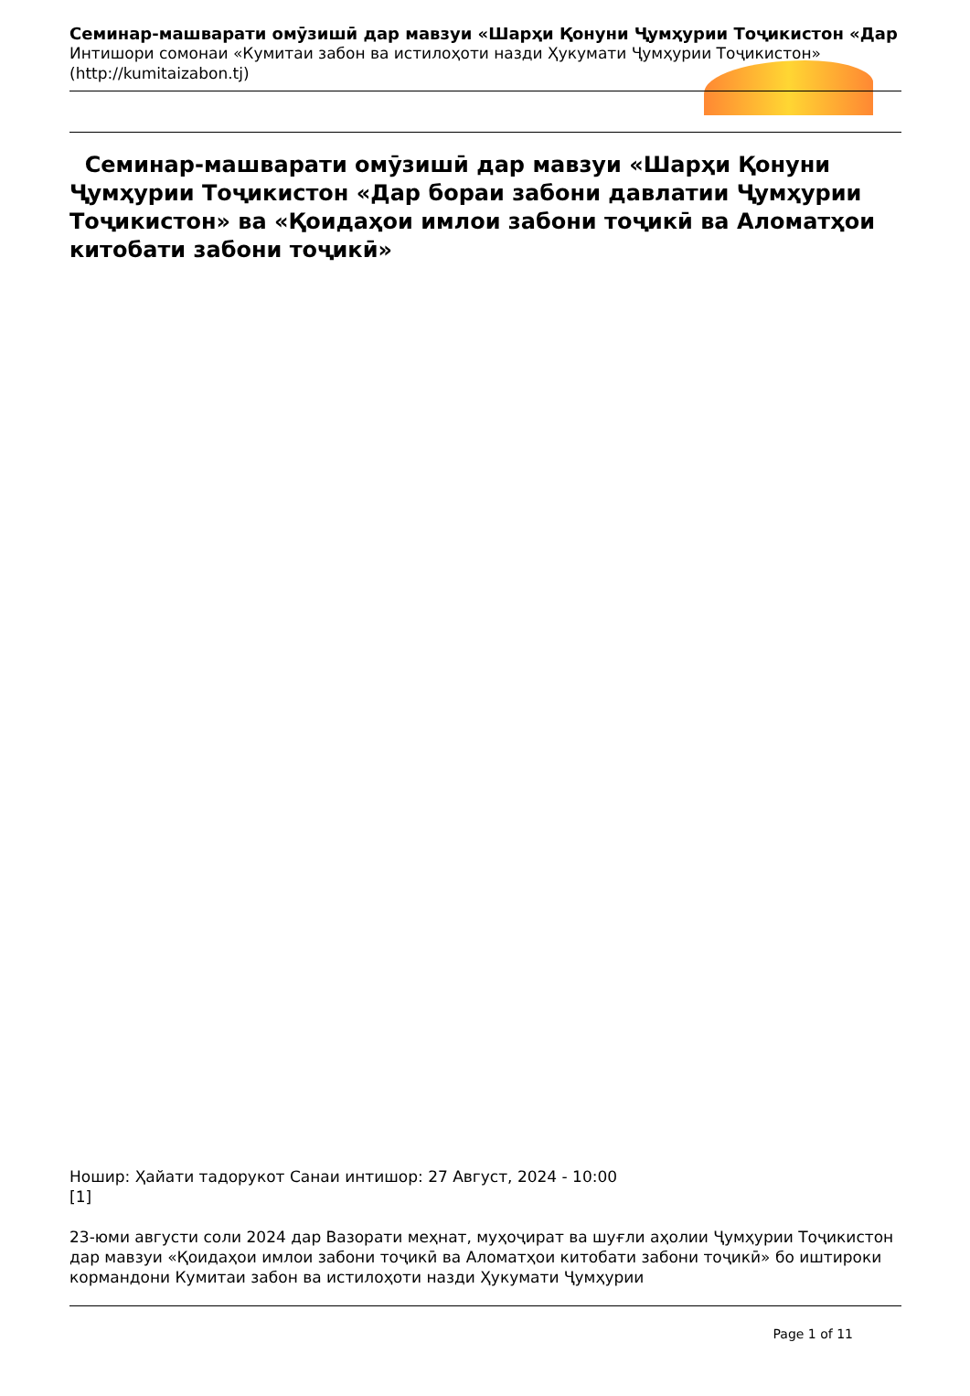Семинар-машварати омӯзишӣ дар мавзуи «Шарҳи Қонуни Ҷумҳурии Тоҷикистон «Дар
Интишори сомонаи «Кумитаи забон ва истилоҳоти назди Ҳукумати Ҷумҳурии Тоҷикистон»
(http://kumitaizabon.tj)
Семинар-машварати омӯзишӣ дар мавзуи «Шарҳи Қонуни Ҷумҳурии Тоҷикистон «Дар бораи забони давлатии Ҷумҳурии Тоҷикистон» ва «Қоидаҳои имлои забони тоҷикӣ ва Аломатҳои китобати забони тоҷикӣ»
Ношир: Ҳайати тадорукот Санаи интишор: 27 Август, 2024 - 10:00
[1]
23-юми августи соли 2024 дар Вазорати меҳнат, муҳоҷират ва шуғли аҳолии Ҷумҳурии Тоҷикистон дар мавзуи «Қоидаҳои имлои забони тоҷикӣ ва Аломатҳои китобати забони тоҷикӣ» бо иштироки кормандони Кумитаи забон ва истилоҳоти назди Ҳукумати Ҷумҳурии
Page 1 of 11